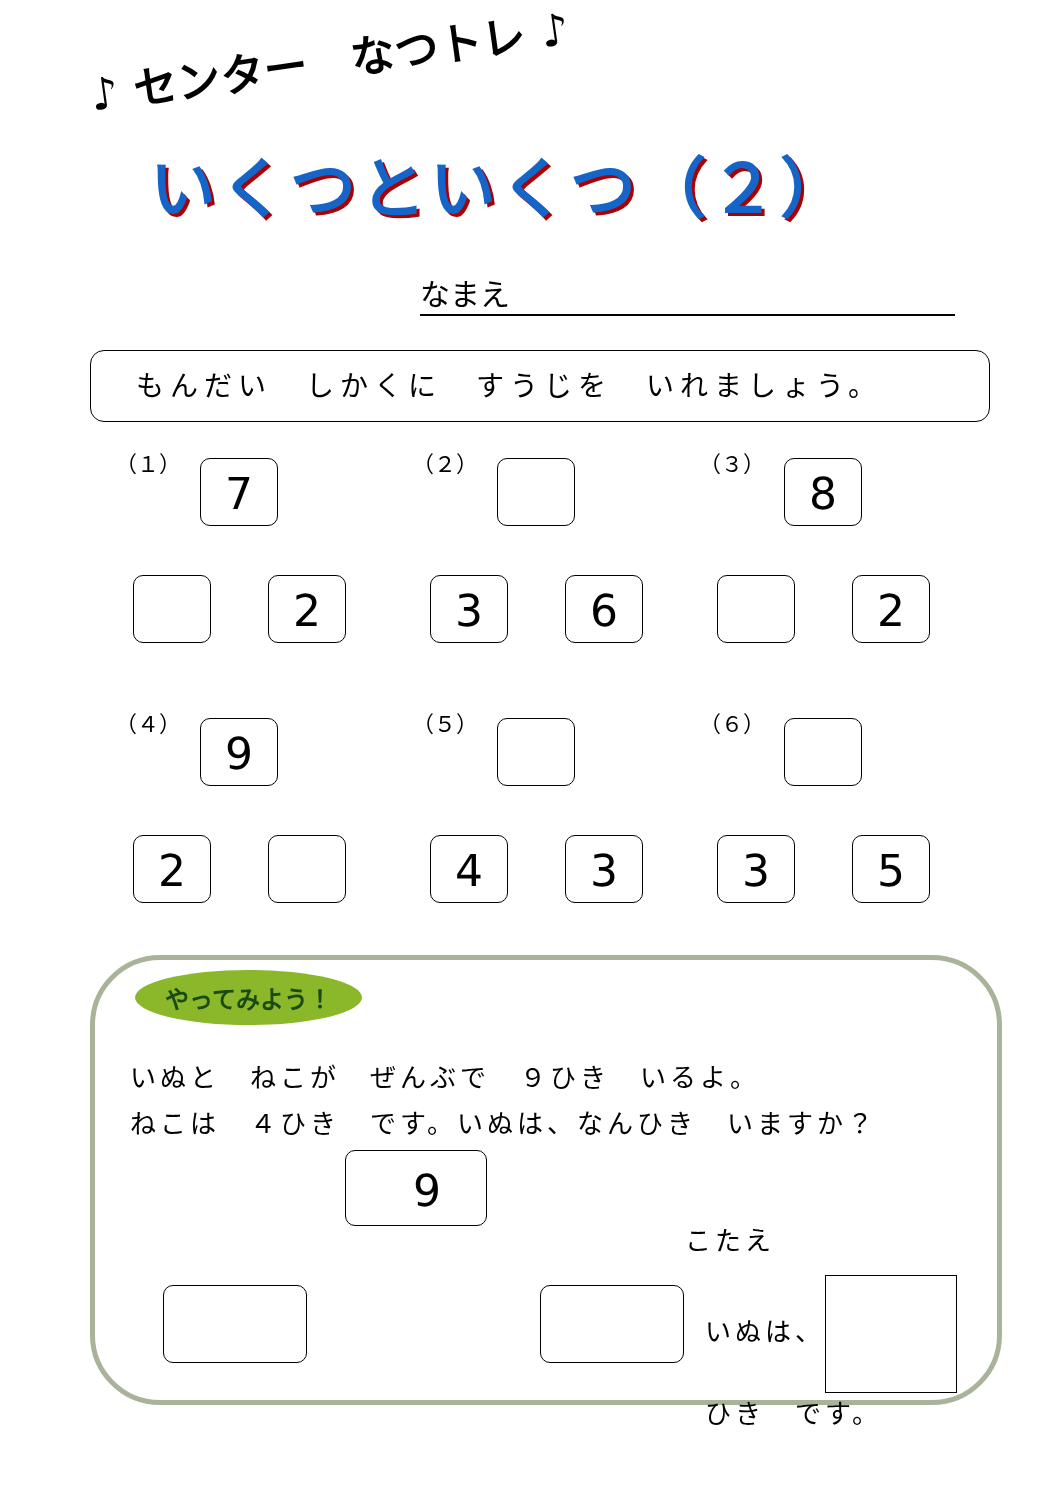♪ センター　なつトレ ♪
いくつといくつ（２）
なまえ
もんだい　しかくに　すうじを　いれましょう。
（１）
7
2
（２）
3 6
（３）
8
2
（４）
9
2
（５）
4 3
（６）
3 5
やってみよう！
いぬと　ねこが　ぜんぶで　９ひき　いるよ。
ねこは　４ひき　です。いぬは、なんひき　いますか？
9
こたえ
いぬは、 ひき　です。